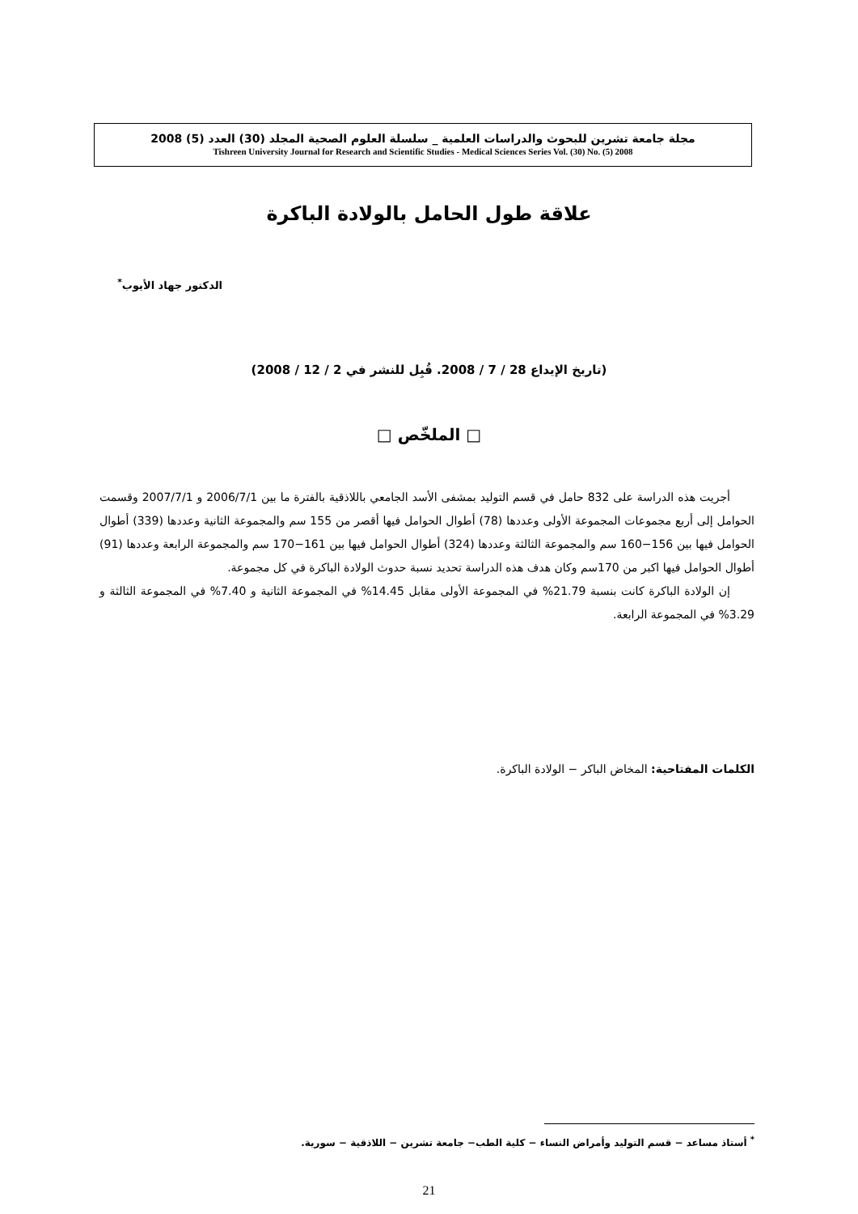مجلة جامعة تشرين للبحوث والدراسات العلمية _ سلسلة العلوم الصحية المجلد (30) العدد (5) 2008
Tishreen University Journal for Research and Scientific Studies - Medical Sciences Series Vol. (30) No. (5) 2008
علاقة طول الحامل بالولادة الباكرة
الدكتور جهاد الأيوب<sup>*</sup>
(تاريخ الإيداع 28 / 7 / 2008. قُبِل للنشر في 2 / 12 / 2008)
□ الملخّص □
أجريت هذه الدراسة على 832 حامل في قسم التوليد بمشفى الأسد الجامعي باللاذقية بالفترة ما بين 2006/7/1 و 2007/7/1 وقسمت الحوامل إلى أربع مجموعات المجموعة الأولى وعددها (78) أطوال الحوامل فيها أقصر من 155 سم والمجموعة الثانية وعددها (339) أطوال الحوامل فيها بين 156−160 سم والمجموعة الثالثة وعددها (324) أطوال الحوامل فيها بين 161−170 سم والمجموعة الرابعة وعددها (91) أطوال الحوامل فيها اكبر من 170سم وكان هدف هذه الدراسة تحديد نسبة حدوث الولادة الباكرة في كل مجموعة.
إن الولادة الباكرة كانت بنسبة 21.79% في المجموعة الأولى مقابل 14.45% في المجموعة الثانية و 7.40% في المجموعة الثالثة و 3.29% في المجموعة الرابعة.
الكلمات المفتاحية: المخاض الباكر − الولادة الباكرة.
<sup>*</sup> أستاذ مساعد − قسم التوليد وأمراض النساء − كلية الطب− جامعة تشرين − اللاذقية − سورية.
21